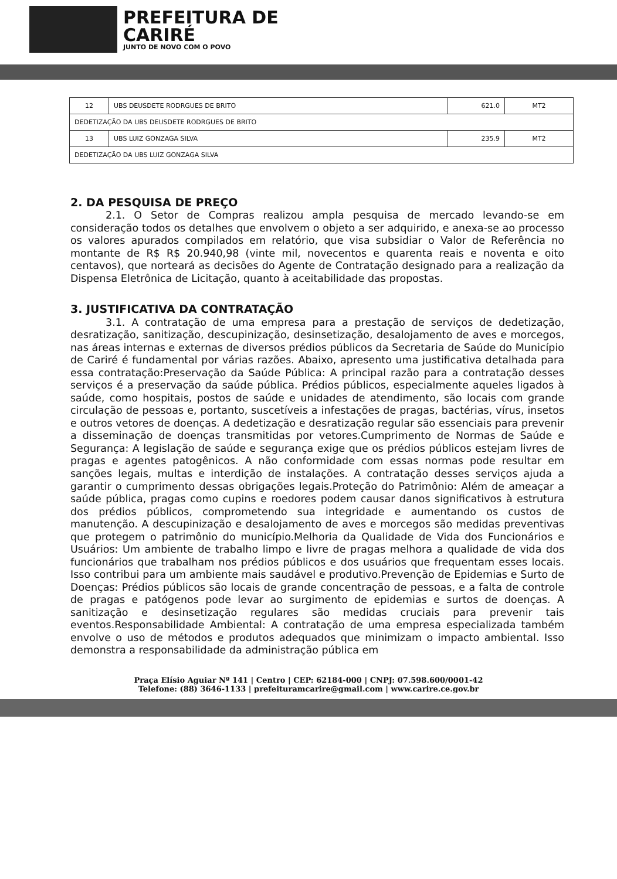PREFEITURA DE
CARIRÉ
JUNTO DE NOVO COM O POVO
| 12 | UBS DEUSDETE RODRGUES DE BRITO | 621.0 | MT2 |
| DEDETIZAÇÃO DA UBS DEUSDETE RODRGUES DE BRITO | | | |
| 13 | UBS LUIZ GONZAGA SILVA | 235.9 | MT2 |
| DEDETIZAÇÃO DA UBS LUIZ GONZAGA SILVA | | | |
2. DA PESQUISA DE PREÇO
2.1. O Setor de Compras realizou ampla pesquisa de mercado levando-se em consideração todos os detalhes que envolvem o objeto a ser adquirido, e anexa-se ao processo os valores apurados compilados em relatório, que visa subsidiar o Valor de Referência no montante de R$ R$ 20.940,98 (vinte mil, novecentos e quarenta reais e noventa e oito centavos), que norteará as decisões do Agente de Contratação designado para a realização da Dispensa Eletrônica de Licitação, quanto à aceitabilidade das propostas.
3. JUSTIFICATIVA DA CONTRATAÇÃO
3.1. A contratação de uma empresa para a prestação de serviços de dedetização, desratização, sanitização, descupinização, desinsetização, desalojamento de aves e morcegos, nas áreas internas e externas de diversos prédios públicos da Secretaria de Saúde do Município de Cariré é fundamental por várias razões. Abaixo, apresento uma justificativa detalhada para essa contratação:Preservação da Saúde Pública: A principal razão para a contratação desses serviços é a preservação da saúde pública. Prédios públicos, especialmente aqueles ligados à saúde, como hospitais, postos de saúde e unidades de atendimento, são locais com grande circulação de pessoas e, portanto, suscetíveis a infestações de pragas, bactérias, vírus, insetos e outros vetores de doenças. A dedetização e desratização regular são essenciais para prevenir a disseminação de doenças transmitidas por vetores.Cumprimento de Normas de Saúde e Segurança: A legislação de saúde e segurança exige que os prédios públicos estejam livres de pragas e agentes patogênicos. A não conformidade com essas normas pode resultar em sanções legais, multas e interdição de instalações. A contratação desses serviços ajuda a garantir o cumprimento dessas obrigações legais.Proteção do Patrimônio: Além de ameaçar a saúde pública, pragas como cupins e roedores podem causar danos significativos à estrutura dos prédios públicos, comprometendo sua integridade e aumentando os custos de manutenção. A descupinização e desalojamento de aves e morcegos são medidas preventivas que protegem o patrimônio do município.Melhoria da Qualidade de Vida dos Funcionários e Usuários: Um ambiente de trabalho limpo e livre de pragas melhora a qualidade de vida dos funcionários que trabalham nos prédios públicos e dos usuários que frequentam esses locais. Isso contribui para um ambiente mais saudável e produtivo.Prevenção de Epidemias e Surto de Doenças: Prédios públicos são locais de grande concentração de pessoas, e a falta de controle de pragas e patógenos pode levar ao surgimento de epidemias e surtos de doenças. A sanitização e desinsetização regulares são medidas cruciais para prevenir tais eventos.Responsabilidade Ambiental: A contratação de uma empresa especializada também envolve o uso de métodos e produtos adequados que minimizam o impacto ambiental. Isso demonstra a responsabilidade da administração pública em
Praça Elísio Aguiar Nº 141 | Centro | CEP: 62184-000 | CNPJ: 07.598.600/0001-42
Telefone: (88) 3646-1133 | prefeituramcarire@gmail.com | www.carire.ce.gov.br